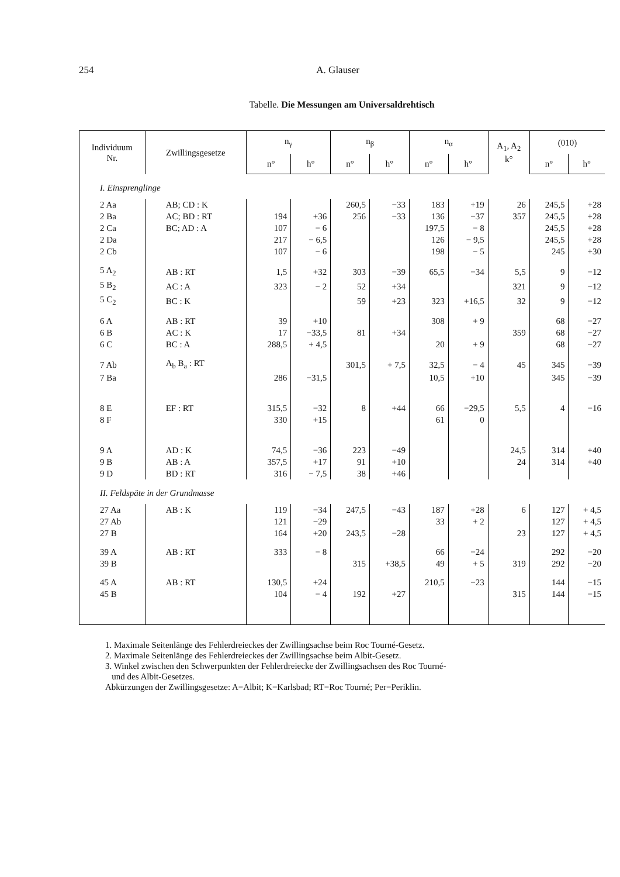254 A. Glauser
Tabelle. Die Messungen am Universaldrehtisch
| Individuum Nr. | Zwillingsgesetze | n<sub>γ</sub> | | n<sub>β</sub> | | n<sub>α</sub> | | A<sub>1</sub>, A<sub>2</sub> k° | (010) | |
| --- | --- | --- | --- | --- | --- | --- | --- | --- | --- | --- |
| | | n° | h° | n° | h° | n° | h° | | n° | h° |
| I. Einsprenglinge | | | | | | | | | | |
| 2 Aa | AB; CD : K | | | 260,5 | −33 | 183 | +19 | 26 | 245,5 | +28 |
| 2 Ba | AC; BD : RT | 194 | +36 | 256 | −33 | 136 | −37 | 357 | 245,5 | +28 |
| 2 Ca | BC; AD : A | 107 | − 6 | | | 197,5 | − 8 | | 245,5 | +28 |
| 2 Da | | 217 | − 6,5 | | | 126 | − 9,5 | | 245,5 | +28 |
| 2 Cb | | 107 | − 6 | | | 198 | − 5 | | 245 | +30 |
| 5 A<sub>2</sub> | AB : RT | 1,5 | +32 | 303 | −39 | 65,5 | −34 | 5,5 | 9 | −12 |
| 5 B<sub>2</sub> | AC : A | 323 | − 2 | 52 | +34 | | | 321 | 9 | −12 |
| 5 C<sub>2</sub> | BC : K | | | 59 | +23 | 323 | +16,5 | 32 | 9 | −12 |
| 6 A | AB : RT | 39 | +10 | | | 308 | + 9 | | 68 | −27 |
| 6 B | AC : K | 17 | −33,5 | 81 | +34 | | | 359 | 68 | −27 |
| 6 C | BC : A | 288,5 | + 4,5 | | | 20 | + 9 | | 68 | −27 |
| 7 Ab | A<sub>b</sub> B<sub>a</sub> : RT | | | 301,5 | + 7,5 | 32,5 | − 4 | 45 | 345 | −39 |
| 7 Ba | | 286 | −31,5 | | | 10,5 | +10 | | 345 | −39 |
| 8 E | EF : RT | 315,5 | −32 | 8 | +44 | 66 | −29,5 | 5,5 | 4 | −16 |
| 8 F | | 330 | +15 | | | 61 | 0 | | | |
| 9 A | AD : K | 74,5 | −36 | 223 | −49 | | | 24,5 | 314 | +40 |
| 9 B | AB : A | 357,5 | +17 | 91 | +10 | | | 24 | 314 | +40 |
| 9 D | BD : RT | 316 | − 7,5 | 38 | +46 | | | | | |
| II. Feldspäte in der Grundmasse | | | | | | | | | | |
| 27 Aa | AB : K | 119 | −34 | 247,5 | −43 | 187 | +28 | 6 | 127 | + 4,5 |
| 27 Ab | | 121 | −29 | | | 33 | + 2 | | 127 | + 4,5 |
| 27 B | | 164 | +20 | 243,5 | −28 | | | 23 | 127 | + 4,5 |
| 39 A | AB : RT | 333 | − 8 | | | 66 | −24 | | 292 | −20 |
| 39 B | | | | 315 | +38,5 | 49 | + 5 | 319 | 292 | −20 |
| 45 A | AB : RT | 130,5 | +24 | | | 210,5 | −23 | | 144 | −15 |
| 45 B | | 104 | − 4 | 192 | +27 | | | 315 | 144 | −15 |
1. Maximale Seitenlänge des Fehlerdreieckes der Zwillingsachse beim Roc Tourné-Gesetz.
2. Maximale Seitenlänge des Fehlerdreieckes der Zwillingsachse beim Albit-Gesetz.
3. Winkel zwischen den Schwerpunkten der Fehlerdreiecke der Zwillingsachsen des Roc Tourné-
und des Albit-Gesetzes.
Abkürzungen der Zwillingsgesetze: A=Albit; K=Karlsbad; RT=Roc Tourné; Per=Periklin.